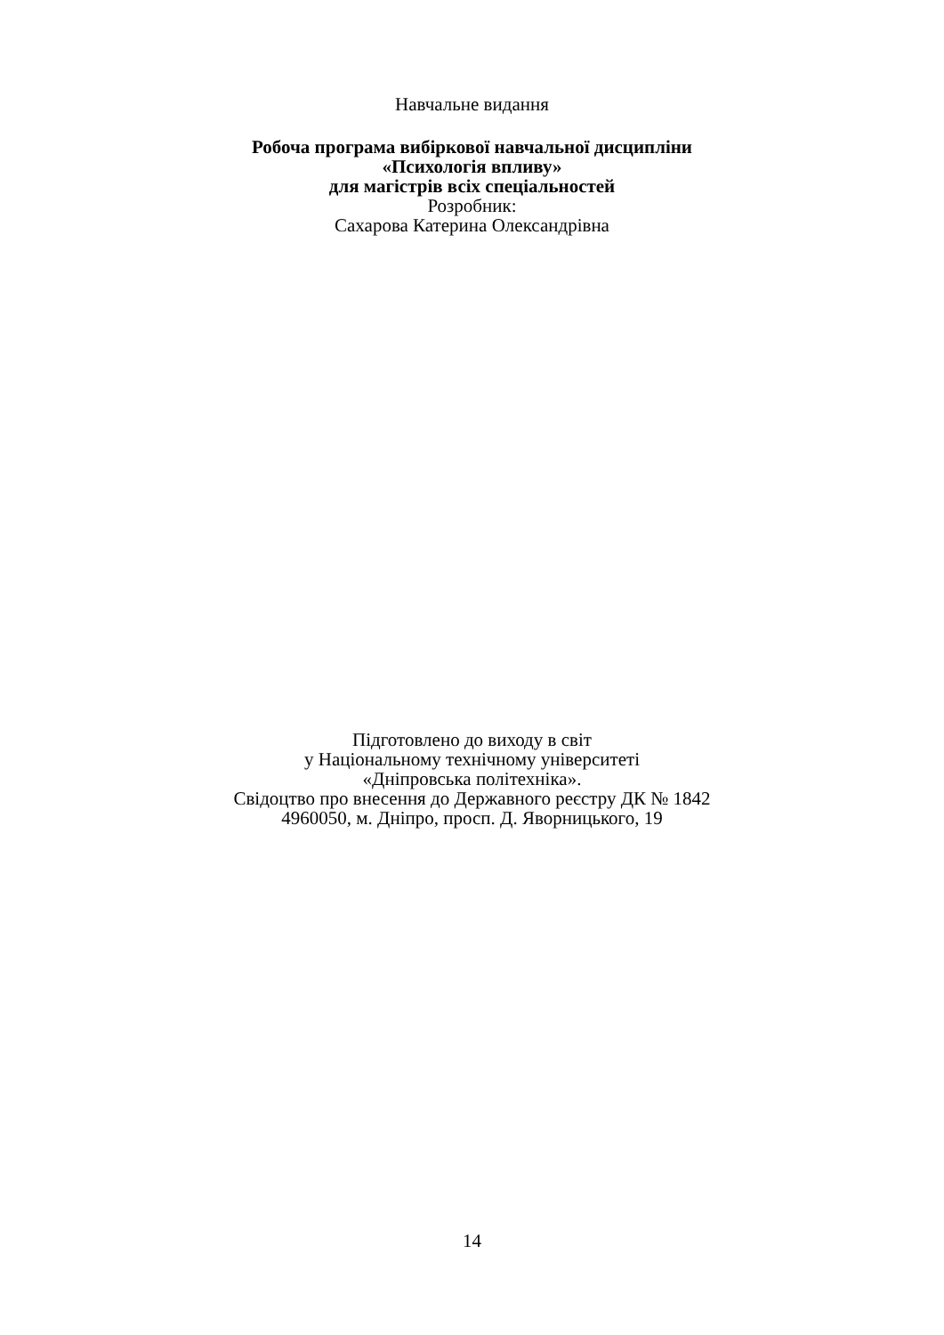Навчальне видання
Робоча програма вибіркової навчальної дисципліни
«Психологія впливу»
для магістрів всіх спеціальностей
Розробник:
Сахарова Катерина Олександрівна
Підготовлено до виходу в світ
у Національному технічному університеті
«Дніпровська політехніка».
Свідоцтво про внесення до Державного реєстру ДК № 1842
4960050, м. Дніпро, просп. Д. Яворницького, 19
14